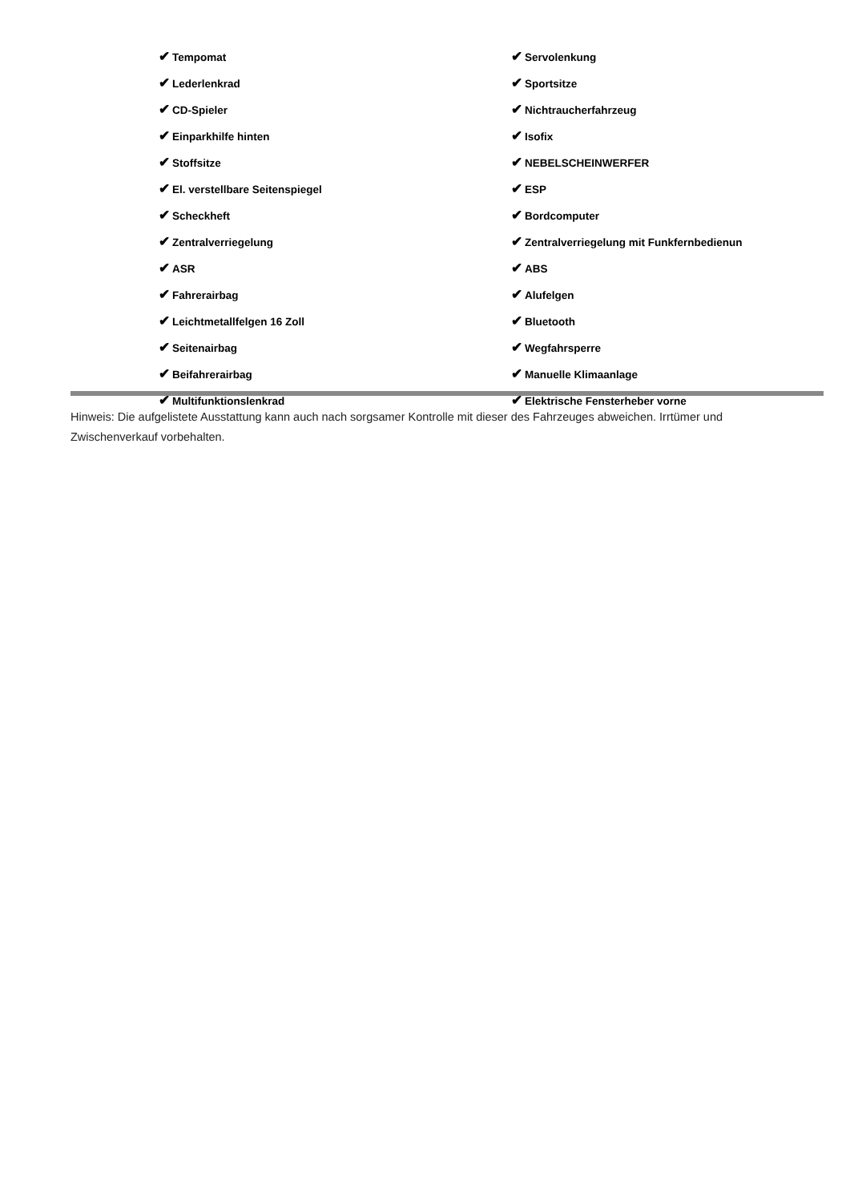✔ Tempomat
✔ Servolenkung
✔ Lederlenkrad
✔ Sportsitze
✔ CD-Spieler
✔ Nichtraucherfahrzeug
✔ Einparkhilfe hinten
✔ Isofix
✔ Stoffsitze
✔ NEBELSCHEINWERFER
✔ El. verstellbare Seitenspiegel
✔ ESP
✔ Scheckheft
✔ Bordcomputer
✔ Zentralverriegelung
✔ Zentralverriegelung mit Funkfernbedienun
✔ ASR
✔ ABS
✔ Fahrerairbag
✔ Alufelgen
✔ Leichtmetallfelgen 16 Zoll
✔ Bluetooth
✔ Seitenairbag
✔ Wegfahrsperre
✔ Beifahrerairbag
✔ Manuelle Klimaanlage
✔ Multifunktionslenkrad
✔ Elektrische Fensterheber vorne
Hinweis: Die aufgelistete Ausstattung kann auch nach sorgsamer Kontrolle mit dieser des Fahrzeuges abweichen. Irrtümer und Zwischenverkauf vorbehalten.